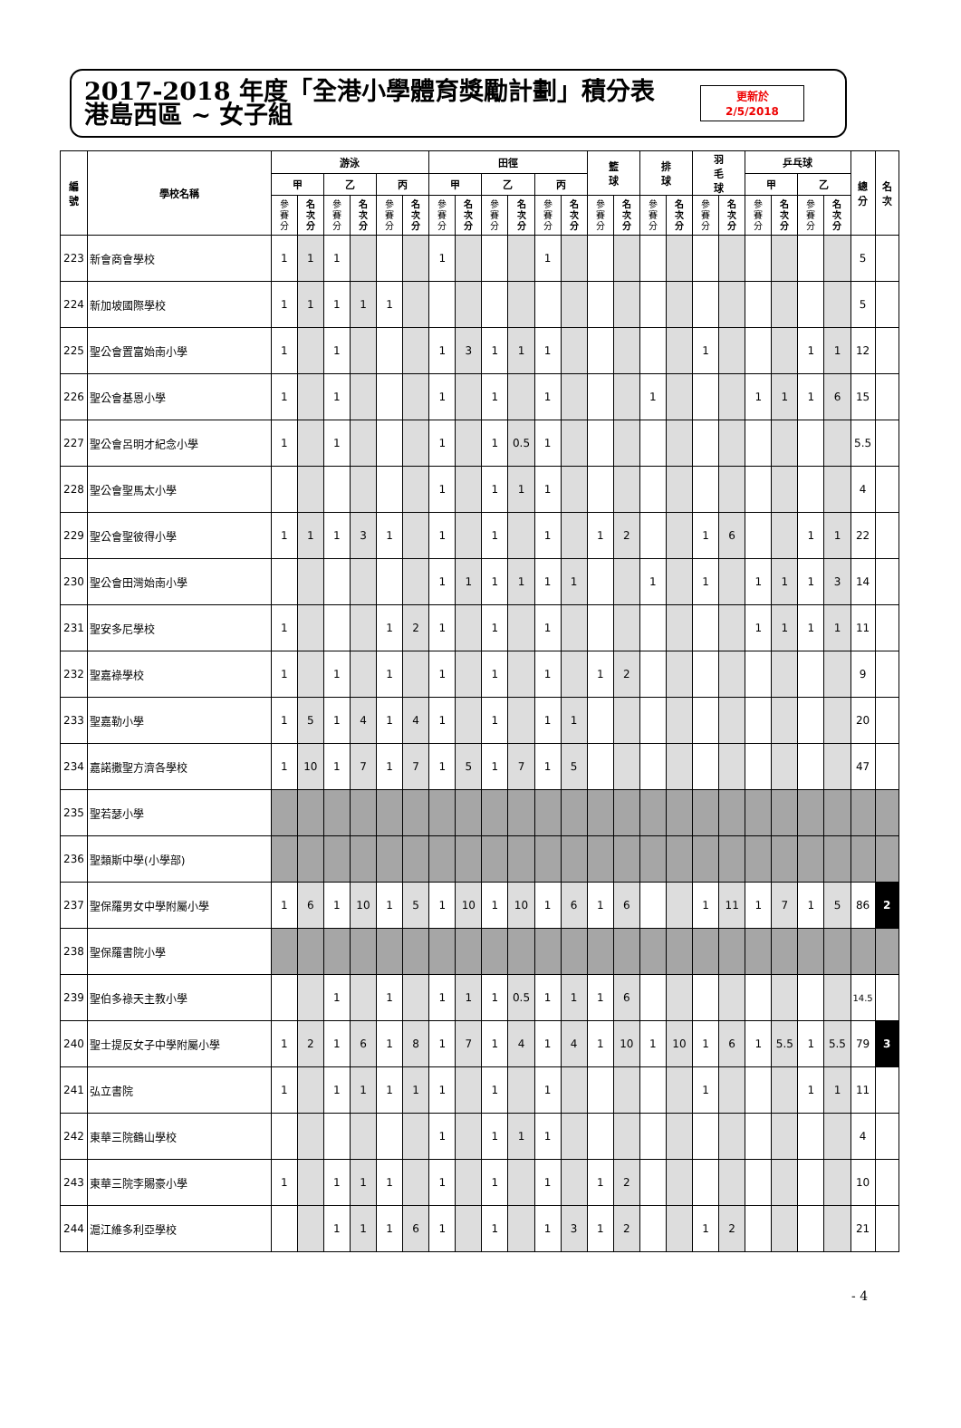2017-2018 年度「全港小學體育獎勵計劃」積分表
港島西區 ~ 女子組
更新於
2/5/2018
| 編 號 | 學校名稱 | 游泳 | | | | | | 田徑 | | | | | | 籃 球 | | 排 球 | | 羽 毛 球 | | 乒乓球 | | | | 總 分 | 名 次 |
| --- | --- | --- | --- | --- | --- | --- | --- | --- | --- | --- | --- | --- | --- | --- | --- | --- | --- | --- | --- | --- | --- | --- | --- | --- | --- |
| | | 甲 | | 乙 | | 丙 | | 甲 | | 乙 | | 丙 | | | | | | | | 甲 | | 乙 | | | |
| | | 參 賽 分 | 名 次 分 | 參 賽 分 | 名 次 分 | 參 賽 分 | 名 次 分 | 參 賽 分 | 名 次 分 | 參 賽 分 | 名 次 分 | 參 賽 分 | 名 次 分 | 參 賽 分 | 名 次 分 | 參 賽 分 | 名 次 分 | 參 賽 分 | 名 次 分 | 參 賽 分 | 名 次 分 | 參 賽 分 | 名 次 分 | | |
| 223 | 新會商會學校 | 1 | 1 | 1 | | | | 1 | | | | 1 | | | | | | | | | | | | 5 | |
| 224 | 新加坡國際學校 | 1 | 1 | 1 | 1 | 1 | | | | | | | | | | | | | | | | | | 5 | |
| 225 | 聖公會置富始南小學 | 1 | | 1 | | | | 1 | 3 | 1 | 1 | 1 | | | | | | 1 | | | | 1 | 1 | 12 | |
| 226 | 聖公會基恩小學 | 1 | | 1 | | | | 1 | | 1 | | 1 | | | | 1 | | | | 1 | 1 | 1 | 6 | 15 | |
| 227 | 聖公會呂明才紀念小學 | 1 | | 1 | | | | 1 | | 1 | 0.5 | 1 | | | | | | | | | | | | 5.5 | |
| 228 | 聖公會聖馬太小學 | | | | | | | 1 | | 1 | 1 | 1 | | | | | | | | | | | | 4 | |
| 229 | 聖公會聖彼得小學 | 1 | 1 | 1 | 3 | 1 | | 1 | | 1 | | 1 | | 1 | 2 | | | 1 | 6 | | | 1 | 1 | 22 | |
| 230 | 聖公會田灣始南小學 | | | | | | | 1 | 1 | 1 | 1 | 1 | 1 | | | 1 | | 1 | | 1 | 1 | 1 | 3 | 14 | |
| 231 | 聖安多尼學校 | 1 | | | | 1 | 2 | 1 | | 1 | | 1 | | | | | | | | 1 | 1 | 1 | 1 | 11 | |
| 232 | 聖嘉祿學校 | 1 | | 1 | | 1 | | 1 | | 1 | | 1 | | 1 | 2 | | | | | | | | | 9 | |
| 233 | 聖嘉勒小學 | 1 | 5 | 1 | 4 | 1 | 4 | 1 | | 1 | | 1 | 1 | | | | | | | | | | | 20 | |
| 234 | 嘉諾撒聖方濟各學校 | 1 | 10 | 1 | 7 | 1 | 7 | 1 | 5 | 1 | 7 | 1 | 5 | | | | | | | | | | | 47 | |
| 235 | 聖若瑟小學 | | | | | | | | | | | | | | | | | | | | | | | | |
| 236 | 聖類斯中學(小學部) | | | | | | | | | | | | | | | | | | | | | | | | |
| 237 | 聖保羅男女中學附屬小學 | 1 | 6 | 1 | 10 | 1 | 5 | 1 | 10 | 1 | 10 | 1 | 6 | 1 | 6 | | | 1 | 11 | 1 | 7 | 1 | 5 | 86 | 2 |
| 238 | 聖保羅書院小學 | | | | | | | | | | | | | | | | | | | | | | | | |
| 239 | 聖伯多祿天主教小學 | | | 1 | | 1 | | 1 | 1 | 1 | 0.5 | 1 | 1 | 1 | 6 | | | | | | | | | 14.5 | |
| 240 | 聖士提反女子中學附屬小學 | 1 | 2 | 1 | 6 | 1 | 8 | 1 | 7 | 1 | 4 | 1 | 4 | 1 | 10 | 1 | 10 | 1 | 6 | 1 | 5.5 | 1 | 5.5 | 79 | 3 |
| 241 | 弘立書院 | 1 | | 1 | 1 | 1 | 1 | 1 | | 1 | | 1 | | | | | | 1 | | | | 1 | 1 | 11 | |
| 242 | 東華三院鶴山學校 | | | | | | | 1 | | 1 | 1 | 1 | | | | | | | | | | | | 4 | |
| 243 | 東華三院李賜豪小學 | 1 | | 1 | 1 | 1 | | 1 | | 1 | | 1 | | 1 | 2 | | | | | | | | | 10 | |
| 244 | 滬江維多利亞學校 | | | 1 | 1 | 1 | 6 | 1 | | 1 | | 1 | 3 | 1 | 2 | | | 1 | 2 | | | | | 21 | |
- 4